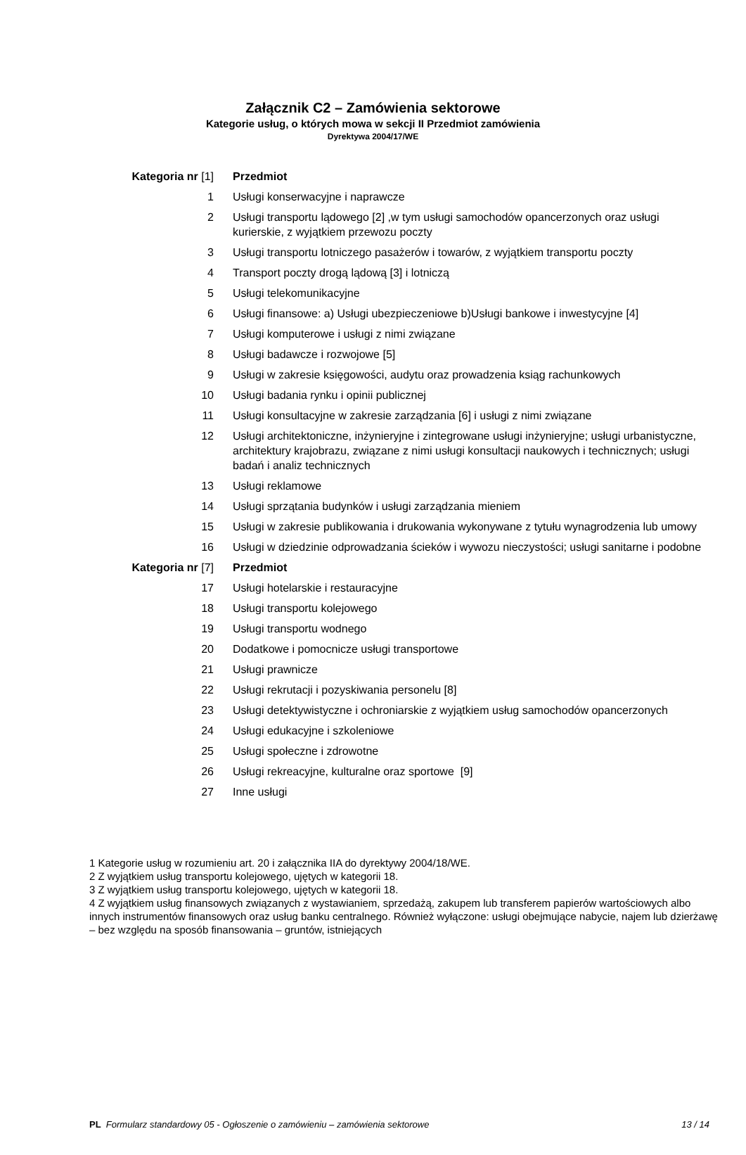Załącznik C2 – Zamówienia sektorowe
Kategorie usług, o których mowa w sekcji II Przedmiot zamówienia
Dyrektywa 2004/17/WE
| Kategoria nr [1] | Przedmiot |
| --- | --- |
| 1 | Usługi konserwacyjne i naprawcze |
| 2 | Usługi transportu lądowego [2] ,w tym usługi samochodów opancerzonych oraz usługi kurierskie, z wyjątkiem przewozu poczty |
| 3 | Usługi transportu lotniczego pasażerów i towarów, z wyjątkiem transportu poczty |
| 4 | Transport poczty drogą lądową [3] i lotniczą |
| 5 | Usługi telekomunikacyjne |
| 6 | Usługi finansowe: a) Usługi ubezpieczeniowe b)Usługi bankowe i inwestycyjne [4] |
| 7 | Usługi komputerowe i usługi z nimi związane |
| 8 | Usługi badawcze i rozwojowe [5] |
| 9 | Usługi w zakresie księgowości, audytu oraz prowadzenia ksiąg rachunkowych |
| 10 | Usługi badania rynku i opinii publicznej |
| 11 | Usługi konsultacyjne w zakresie zarządzania [6] i usługi z nimi związane |
| 12 | Usługi architektoniczne, inżynieryjne i zintegrowane usługi inżynieryjne; usługi urbanistyczne, architektury krajobrazu, związane z nimi usługi konsultacji naukowych i technicznych; usługi badań i analiz technicznych |
| 13 | Usługi reklamowe |
| 14 | Usługi sprzątania budynków i usługi zarządzania mieniem |
| 15 | Usługi w zakresie publikowania i drukowania wykonywane z tytułu wynagrodzenia lub umowy |
| 16 | Usługi w dziedzinie odprowadzania ścieków i wywozu nieczystości; usługi sanitarne i podobne |
| Kategoria nr [7] | Przedmiot |
| 17 | Usługi hotelarskie i restauracyjne |
| 18 | Usługi transportu kolejowego |
| 19 | Usługi transportu wodnego |
| 20 | Dodatkowe i pomocnicze usługi transportowe |
| 21 | Usługi prawnicze |
| 22 | Usługi rekrutacji i pozyskiwania personelu [8] |
| 23 | Usługi detektywistyczne i ochroniarskie z wyjątkiem usług samochodów opancerzonych |
| 24 | Usługi edukacyjne i szkoleniowe |
| 25 | Usługi społeczne i zdrowotne |
| 26 | Usługi rekreacyjne, kulturalne oraz sportowe [9] |
| 27 | Inne usługi |
1 Kategorie usług w rozumieniu art. 20 i załącznika IIA do dyrektywy 2004/18/WE.
2 Z wyjątkiem usług transportu kolejowego, ujętych w kategorii 18.
3 Z wyjątkiem usług transportu kolejowego, ujętych w kategorii 18.
4 Z wyjątkiem usług finansowych związanych z wystawianiem, sprzedażą, zakupem lub transferem papierów wartościowych albo innych instrumentów finansowych oraz usług banku centralnego. Również wyłączone: usługi obejmujące nabycie, najem lub dzierżawę – bez względu na sposób finansowania – gruntów, istniejących
PL Formularz standardowy 05 - Ogłoszenie o zamówieniu – zamówienia sektorowe 13 / 14